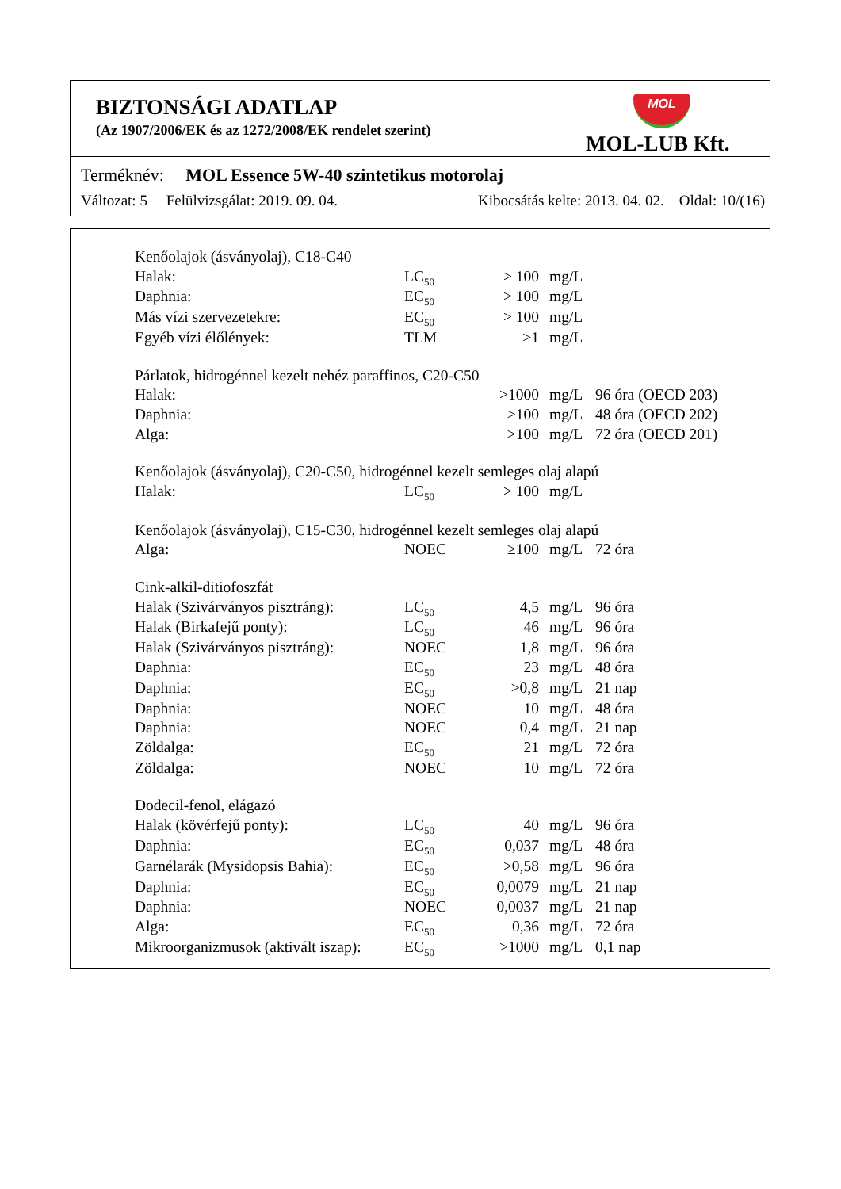BIZTONSÁGI ADATLAP
(Az 1907/2006/EK és az 1272/2008/EK rendelet szerint)
MOL
MOL-LUB Kft.
Terméknév: MOL Essence 5W-40 szintetikus motorolaj
Változat: 5 Felülvizsgálat: 2019. 09. 04. Kibocsátás kelte: 2013. 04. 02. Oldal: 10/(16)
| Kenőolajok (ásványolaj), C18-C40 | | | | |
| Halak: | LC<sub>50</sub> | > 100 | mg/L | |
| Daphnia: | EC<sub>50</sub> | > 100 | mg/L | |
| Más vízi szervezetekre: | EC<sub>50</sub> | > 100 | mg/L | |
| Egyéb vízi élőlények: | TLM | >1 | mg/L | |
| Párlatok, hidrogénnel kezelt nehéz paraffinos, C20-C50 | | | | |
| Halak: | | >1000 | mg/L | 96 óra (OECD 203) |
| Daphnia: | | >100 | mg/L | 48 óra (OECD 202) |
| Alga: | | >100 | mg/L | 72 óra (OECD 201) |
| Kenőolajok (ásványolaj), C20-C50, hidrogénnel kezelt semleges olaj alapú | | | | |
| Halak: | LC<sub>50</sub> | > 100 | mg/L | |
| Kenőolajok (ásványolaj), C15-C30, hidrogénnel kezelt semleges olaj alapú | | | | |
| Alga: | NOEC | ≥100 | mg/L | 72 óra |
| Cink-alkil-ditiofoszfát | | | | |
| Halak (Szivárványos pisztráng): | LC<sub>50</sub> | 4,5 | mg/L | 96 óra |
| Halak (Birkafejű ponty): | LC<sub>50</sub> | 46 | mg/L | 96 óra |
| Halak (Szivárványos pisztráng): | NOEC | 1,8 | mg/L | 96 óra |
| Daphnia: | EC<sub>50</sub> | 23 | mg/L | 48 óra |
| Daphnia: | EC<sub>50</sub> | >0,8 | mg/L | 21 nap |
| Daphnia: | NOEC | 10 | mg/L | 48 óra |
| Daphnia: | NOEC | 0,4 | mg/L | 21 nap |
| Zöldalga: | EC<sub>50</sub> | 21 | mg/L | 72 óra |
| Zöldalga: | NOEC | 10 | mg/L | 72 óra |
| Dodecil-fenol, elágazó | | | | |
| Halak (kövérfejű ponty): | LC<sub>50</sub> | 40 | mg/L | 96 óra |
| Daphnia: | EC<sub>50</sub> | 0,037 | mg/L | 48 óra |
| Garnélarák (Mysidopsis Bahia): | EC<sub>50</sub> | >0,58 | mg/L | 96 óra |
| Daphnia: | EC<sub>50</sub> | 0,0079 | mg/L | 21 nap |
| Daphnia: | NOEC | 0,0037 | mg/L | 21 nap |
| Alga: | EC<sub>50</sub> | 0,36 | mg/L | 72 óra |
| Mikroorganizmusok (aktivált iszap): | EC<sub>50</sub> | >1000 | mg/L | 0,1 nap |